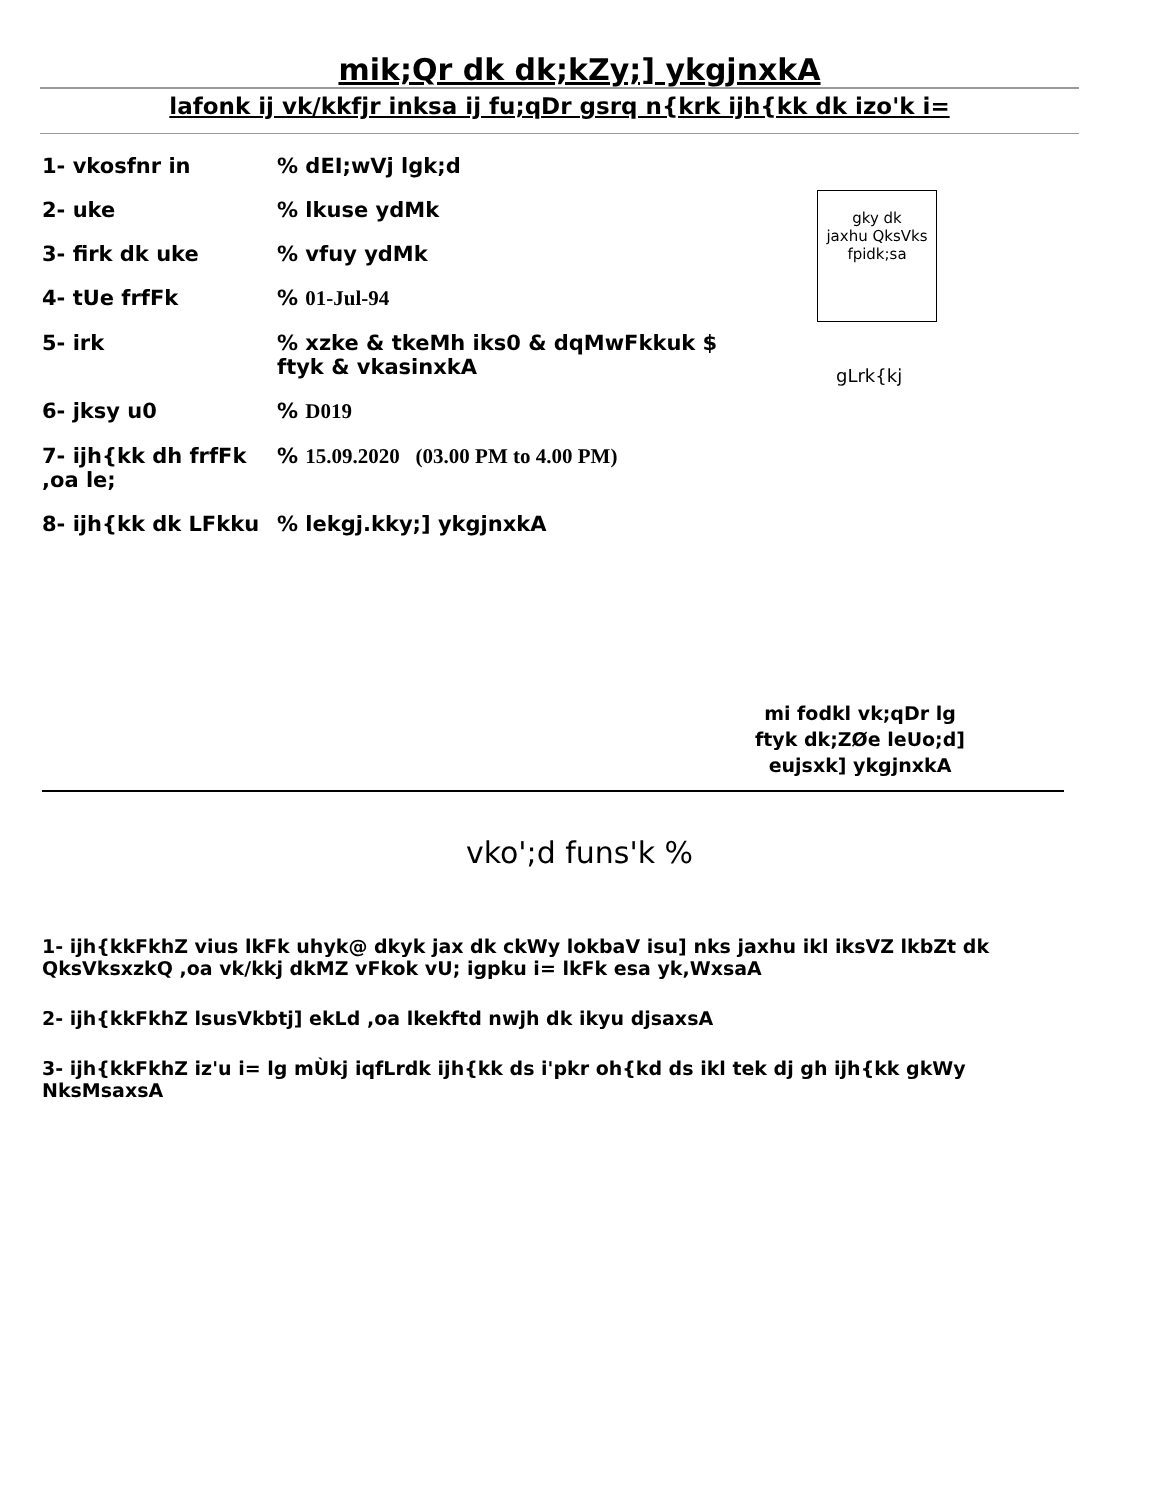mik;Qr dk dk;kZy;] ykgjnxkA
lafonk ij vk/kkfjr inksa ij fu;qDr gsrq n{krk ijh{kk dk izo'k i=
1- vkosfnr in % dEI;wVj lgk;d
2- uke % lkuse ydMk
3- firk dk uke % vfuy ydMk
4- tUe frfFk % 01-Jul-94
5- irk % xzke & tkeMh iks0 & dqMwFkkuk $ ftyk & vkasinxkA
6- jksy u0 % D019
7- ijh{kk dh frfFk ,oa le;
% 15.09.2020 (03.00 PM to 4.00 PM)
8- ijh{kk dk LFkku % lekgj.kky;] ykgjnxkA
gky dk
jaxhu QksVks
fpidk;sa
gLrk{kj
mi fodkl vk;qDr lg
ftyk dk;ZØe leUo;d]
eujsxk] ykgjnxkA
vko';d funs'k %
1- ijh{kkFkhZ vius lkFk uhyk@ dkyk jax dk ckWy lokbaV isu] nks jaxhu ikl iksVZ lkbZt dk QksVksxzkQ ,oa vk/kkj dkMZ vFkok vU; igpku i= lkFk esa yk,WxsaA
2- ijh{kkFkhZ lsusVkbtj] ekLd ,oa lkekftd nwjh dk ikyu djsaxsA
3- ijh{kkFkhZ iz'u i= lg mÙkj iqfLrdk ijh{kk ds i'pkr oh{kd ds ikl tek dj gh ijh{kk gkWy NksMsaxsA